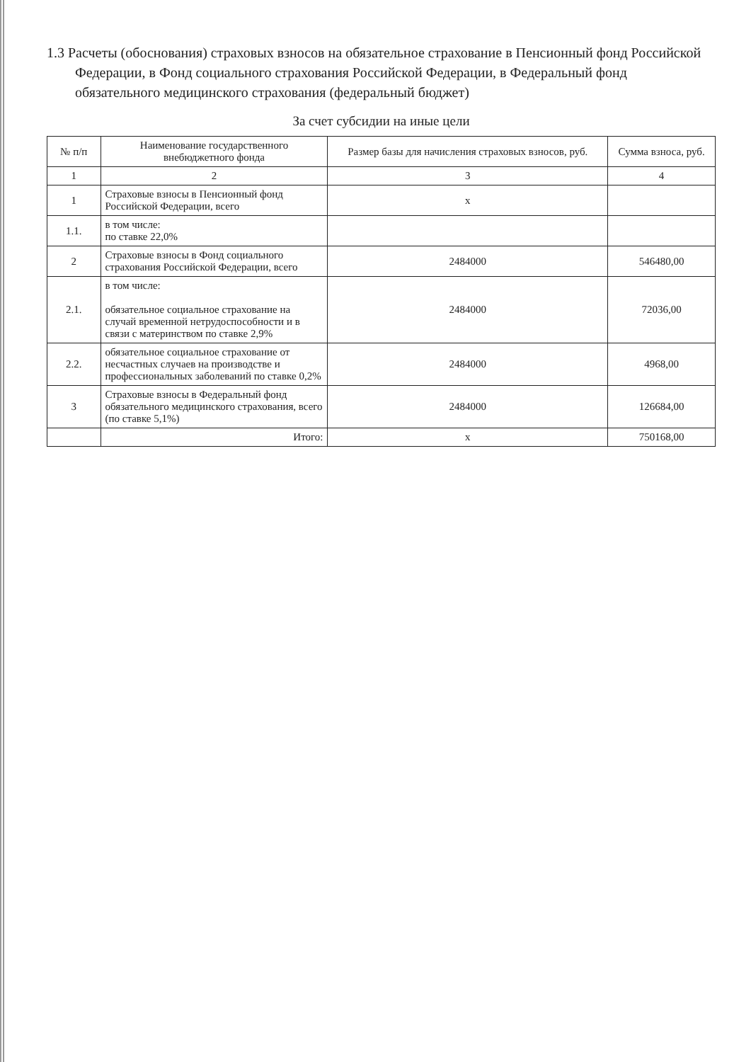1.3 Расчеты (обоснования) страховых взносов на обязательное страхование в Пенсионный фонд Российской Федерации, в Фонд социального страхования Российской Федерации, в Федеральный фонд обязательного медицинского страхования (федеральный бюджет)
За счет субсидии на иные цели
| № п/п | Наименование государственного внебюджетного фонда | Размер базы для начисления страховых взносов, руб. | Сумма взноса, руб. |
| --- | --- | --- | --- |
| 1 | 2 | 3 | 4 |
| 1 | Страховые взносы в Пенсионный фонд Российской Федерации, всего | х | |
| 1.1. | в том числе: по ставке 22,0% | | |
| 2 | Страховые взносы в Фонд социального страхования Российской Федерации, всего | 2484000 | 546480,00 |
| 2.1. | в том числе: обязательное социальное страхование на случай временной нетрудоспособности и в связи с материнством по ставке 2,9% | 2484000 | 72036,00 |
| 2.2. | обязательное социальное страхование от несчастных случаев на производстве и профессиональных заболеваний по ставке 0,2% | 2484000 | 4968,00 |
| 3 | Страховые взносы в Федеральный фонд обязательного медицинского страхования, всего (по ставке 5,1%) | 2484000 | 126684,00 |
| | Итого: | х | 750168,00 |